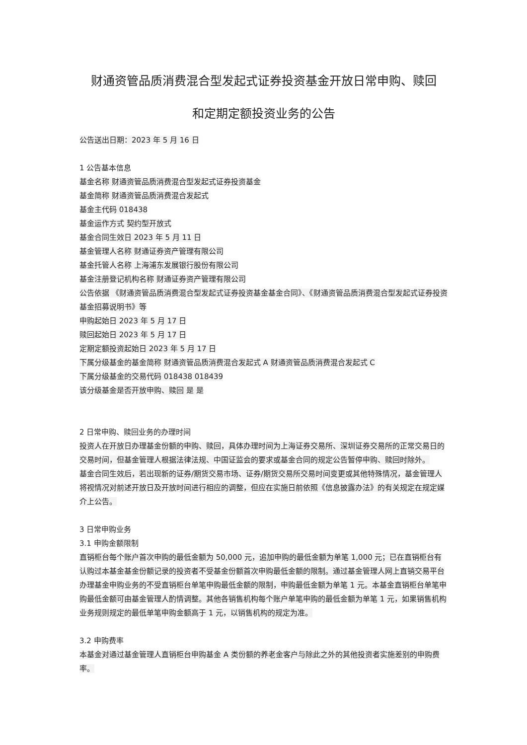财通资管品质消费混合型发起式证券投资基金开放日常申购、赎回
和定期定额投资业务的公告
公告送出日期：2023 年 5 月 16 日
1 公告基本信息
基金名称 财通资管品质消费混合型发起式证券投资基金
基金简称 财通资管品质消费混合发起式
基金主代码 018438
基金运作方式 契约型开放式
基金合同生效日 2023 年 5 月 11 日
基金管理人名称 财通证券资产管理有限公司
基金托管人名称 上海浦东发展银行股份有限公司
基金注册登记机构名称 财通证券资产管理有限公司
公告依据 《财通资管品质消费混合型发起式证券投资基金基金合同》、《财通资管品质消费混合型发起式证券投资基金招募说明书》等
申购起始日 2023 年 5 月 17 日
赎回起始日 2023 年 5 月 17 日
定期定额投资起始日 2023 年 5 月 17 日
下属分级基金的基金简称 财通资管品质消费混合发起式 A 财通资管品质消费混合发起式 C
下属分级基金的交易代码 018438 018439
该分级基金是否开放申购、赎回 是 是
2 日常申购、赎回业务的办理时间
投资人在开放日办理基金份额的申购、赎回，具体办理时间为上海证券交易所、深圳证券交易所的正常交易日的交易时间，但基金管理人根据法律法规、中国证监会的要求或基金合同的规定公告暂停申购、赎回时除外。
基金合同生效后，若出现新的证券/期货交易市场、证券/期货交易所交易时间变更或其他特殊情况，基金管理人将视情况对前述开放日及开放时间进行相应的调整，但应在实施日前依照《信息披露办法》的有关规定在规定媒介上公告。
3 日常申购业务
3.1 申购金额限制
直销柜台每个账户首次申购的最低金额为 50,000 元，追加申购的最低金额为单笔 1,000 元；已在直销柜台有认购过本基金基金份额记录的投资者不受基金份额首次申购最低金额的限制。通过基金管理人网上直销交易平台办理基金申购业务的不受直销柜台单笔申购最低金额的限制，申购最低金额为单笔 1 元。本基金直销柜台单笔申购最低金额可由基金管理人酌情调整。其他各销售机构每个账户单笔申购的最低金额为单笔 1 元，如果销售机构业务规则规定的最低单笔申购金额高于 1 元，以销售机构的规定为准。
3.2 申购费率
本基金对通过基金管理人直销柜台申购基金 A 类份额的养老金客户与除此之外的其他投资者实施差别的申购费率。